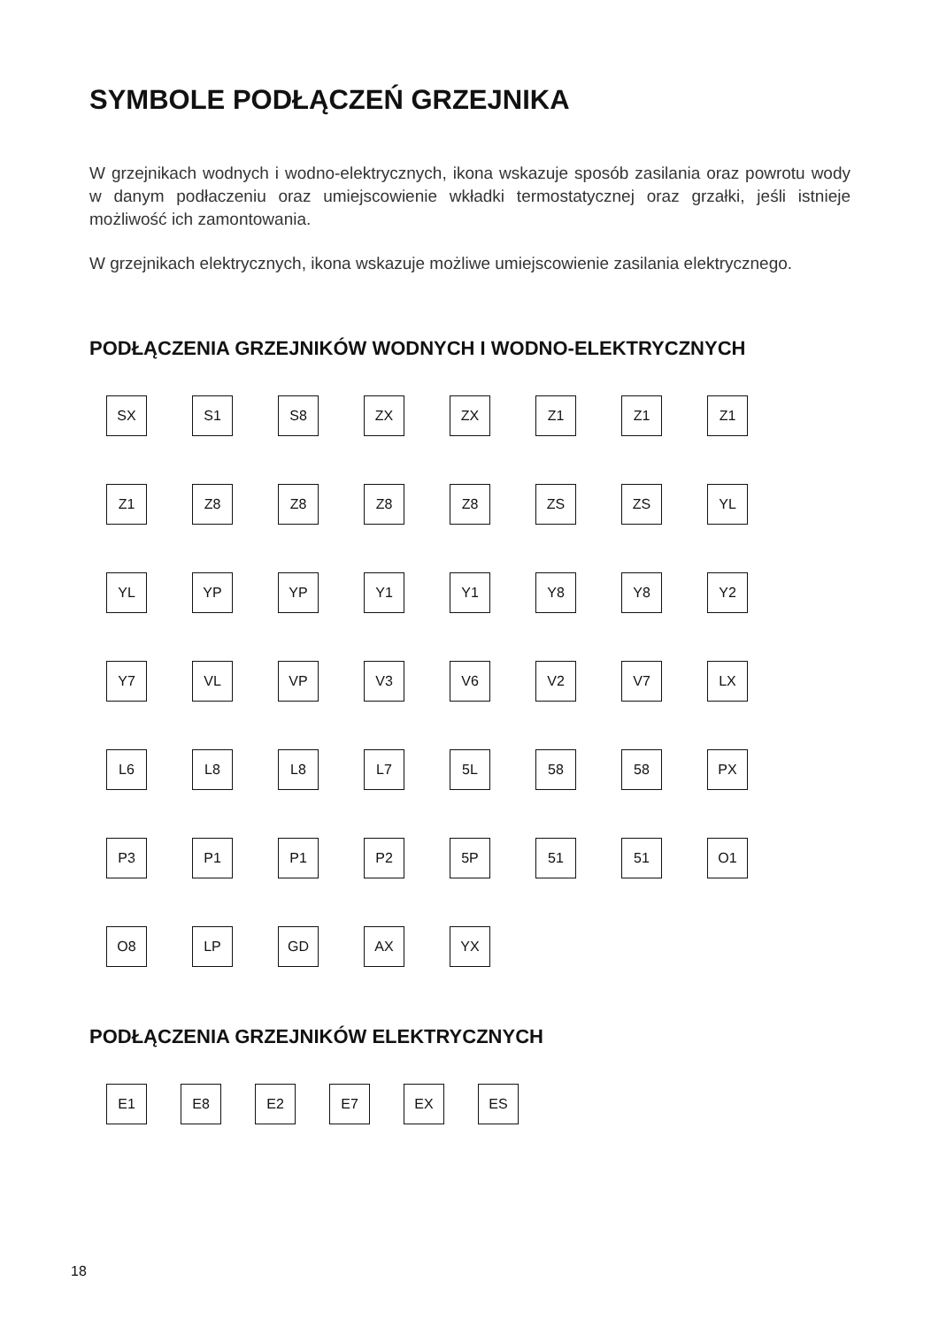SYMBOLE PODŁĄCZEŃ GRZEJNIKA
W grzejnikach wodnych i wodno-elektrycznych, ikona wskazuje sposób zasilania oraz powrotu wody w danym podłaczeniu oraz umiejscowienie wkładki termostatycznej oraz grzałki, jeśli istnieje możliwość ich zamontowania.
W grzejnikach elektrycznych, ikona wskazuje możliwe umiejscowienie zasilania elektrycznego.
PODŁĄCZENIA GRZEJNIKÓW WODNYCH I WODNO-ELEKTRYCZNYCH
SX
S1
S8
ZX
ZX
Z1
Z1
Z1
Z1
Z8
Z8
Z8
Z8
ZS
ZS
YL
YL
YP
YP
Y1
Y1
Y8
Y8
Y2
Y7
VL
VP
V3
V6
V2
V7
LX
L6
L8
L8
L7
5L
58
58
PX
P3
P1
P1
P2
5P
51
51
O1
O8
LP
GD
AX
YX
PODŁĄCZENIA GRZEJNIKÓW ELEKTRYCZNYCH
E1
E8
E2
E7
EX
ES
18